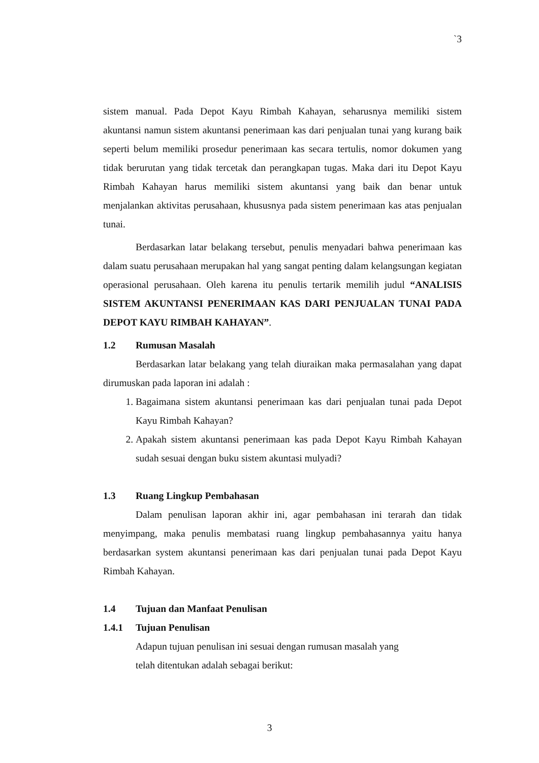`3
sistem manual. Pada Depot Kayu Rimbah Kahayan, seharusnya memiliki sistem akuntansi namun sistem akuntansi penerimaan kas dari penjualan tunai yang kurang baik seperti belum memiliki prosedur penerimaan kas secara tertulis, nomor dokumen yang tidak berurutan yang tidak tercetak dan perangkapan tugas. Maka dari itu Depot Kayu Rimbah Kahayan harus memiliki sistem akuntansi yang baik dan benar untuk menjalankan aktivitas perusahaan, khususnya pada sistem penerimaan kas atas penjualan tunai.
Berdasarkan latar belakang tersebut, penulis menyadari bahwa penerimaan kas dalam suatu perusahaan merupakan hal yang sangat penting dalam kelangsungan kegiatan operasional perusahaan. Oleh karena itu penulis tertarik memilih judul “ANALISIS SISTEM AKUNTANSI PENERIMAAN KAS DARI PENJUALAN TUNAI PADA DEPOT KAYU RIMBAH KAHAYAN”.
1.2 Rumusan Masalah
Berdasarkan latar belakang yang telah diuraikan maka permasalahan yang dapat dirumuskan pada laporan ini adalah :
1. Bagaimana sistem akuntansi penerimaan kas dari penjualan tunai pada Depot Kayu Rimbah Kahayan?
2. Apakah sistem akuntansi penerimaan kas pada Depot Kayu Rimbah Kahayan sudah sesuai dengan buku sistem akuntasi mulyadi?
1.3 Ruang Lingkup Pembahasan
Dalam penulisan laporan akhir ini, agar pembahasan ini terarah dan tidak menyimpang, maka penulis membatasi ruang lingkup pembahasannya yaitu hanya berdasarkan system akuntansi penerimaan kas dari penjualan tunai pada Depot Kayu Rimbah Kahayan.
1.4 Tujuan dan Manfaat Penulisan
1.4.1 Tujuan Penulisan
Adapun tujuan penulisan ini sesuai dengan rumusan masalah yang
telah ditentukan adalah sebagai berikut:
3